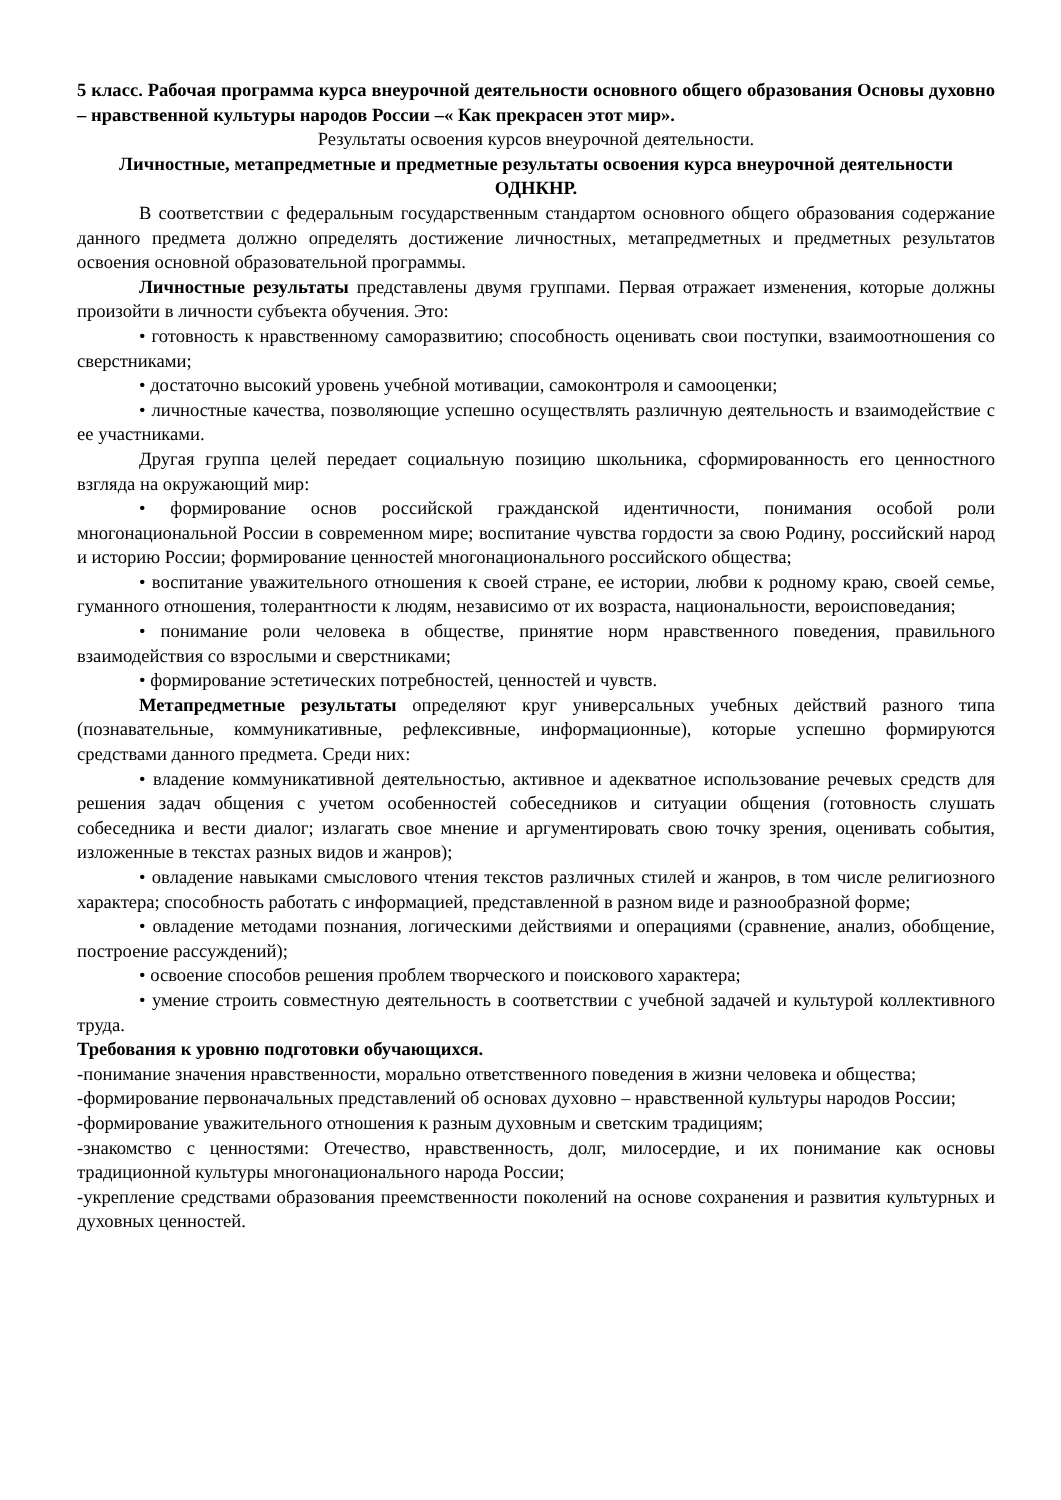5 класс. Рабочая программа курса внеурочной деятельности основного общего образования Основы духовно – нравственной культуры народов России –« Как прекрасен этот мир».
Результаты освоения курсов внеурочной деятельности.
Личностные, метапредметные и предметные результаты освоения курса внеурочной деятельности ОДНКНР.
В соответствии с федеральным государственным стандартом основного общего образования содержание данного предмета должно определять достижение личностных, метапредметных и предметных результатов освоения основной образовательной программы.
Личностные результаты представлены двумя группами. Первая отражает изменения, которые должны произойти в личности субъекта обучения. Это:
• готовность к нравственному саморазвитию; способность оценивать свои поступки, взаимоотношения со сверстниками;
• достаточно высокий уровень учебной мотивации, самоконтроля и самооценки;
• личностные качества, позволяющие успешно осуществлять различную деятельность и взаимодействие с ее участниками.
Другая группа целей передает социальную позицию школьника, сформированность его ценностного взгляда на окружающий мир:
• формирование основ российской гражданской идентичности, понимания особой роли многонациональной России в современном мире; воспитание чувства гордости за свою Родину, российский народ и историю России; формирование ценностей многонационального российского общества;
• воспитание уважительного отношения к своей стране, ее истории, любви к родному краю, своей семье, гуманного отношения, толерантности к людям, независимо от их возраста, национальности, вероисповедания;
• понимание роли человека в обществе, принятие норм нравственного поведения, правильного взаимодействия со взрослыми и сверстниками;
• формирование эстетических потребностей, ценностей и чувств.
Метапредметные результаты определяют круг универсальных учебных действий разного типа (познавательные, коммуникативные, рефлексивные, информационные), которые успешно формируются средствами данного предмета. Среди них:
• владение коммуникативной деятельностью, активное и адекватное использование речевых средств для решения задач общения с учетом особенностей собеседников и ситуации общения (готовность слушать собеседника и вести диалог; излагать свое мнение и аргументировать свою точку зрения, оценивать события, изложенные в текстах разных видов и жанров);
• овладение навыками смыслового чтения текстов различных стилей и жанров, в том числе религиозного характера; способность работать с информацией, представленной в разном виде и разнообразной форме;
• овладение методами познания, логическими действиями и операциями (сравнение, анализ, обобщение, построение рассуждений);
• освоение способов решения проблем творческого и поискового характера;
• умение строить совместную деятельность в соответствии с учебной задачей и культурой коллективного труда.
Требования к уровню подготовки обучающихся.
-понимание значения нравственности, морально ответственного поведения в жизни человека и общества;
-формирование первоначальных представлений об основах духовно – нравственной культуры народов России;
-формирование уважительного отношения к разным духовным и светским традициям;
-знакомство с ценностями: Отечество, нравственность, долг, милосердие, и их понимание как основы традиционной культуры многонационального народа России;
-укрепление средствами образования преемственности поколений на основе сохранения и развития культурных и духовных ценностей.